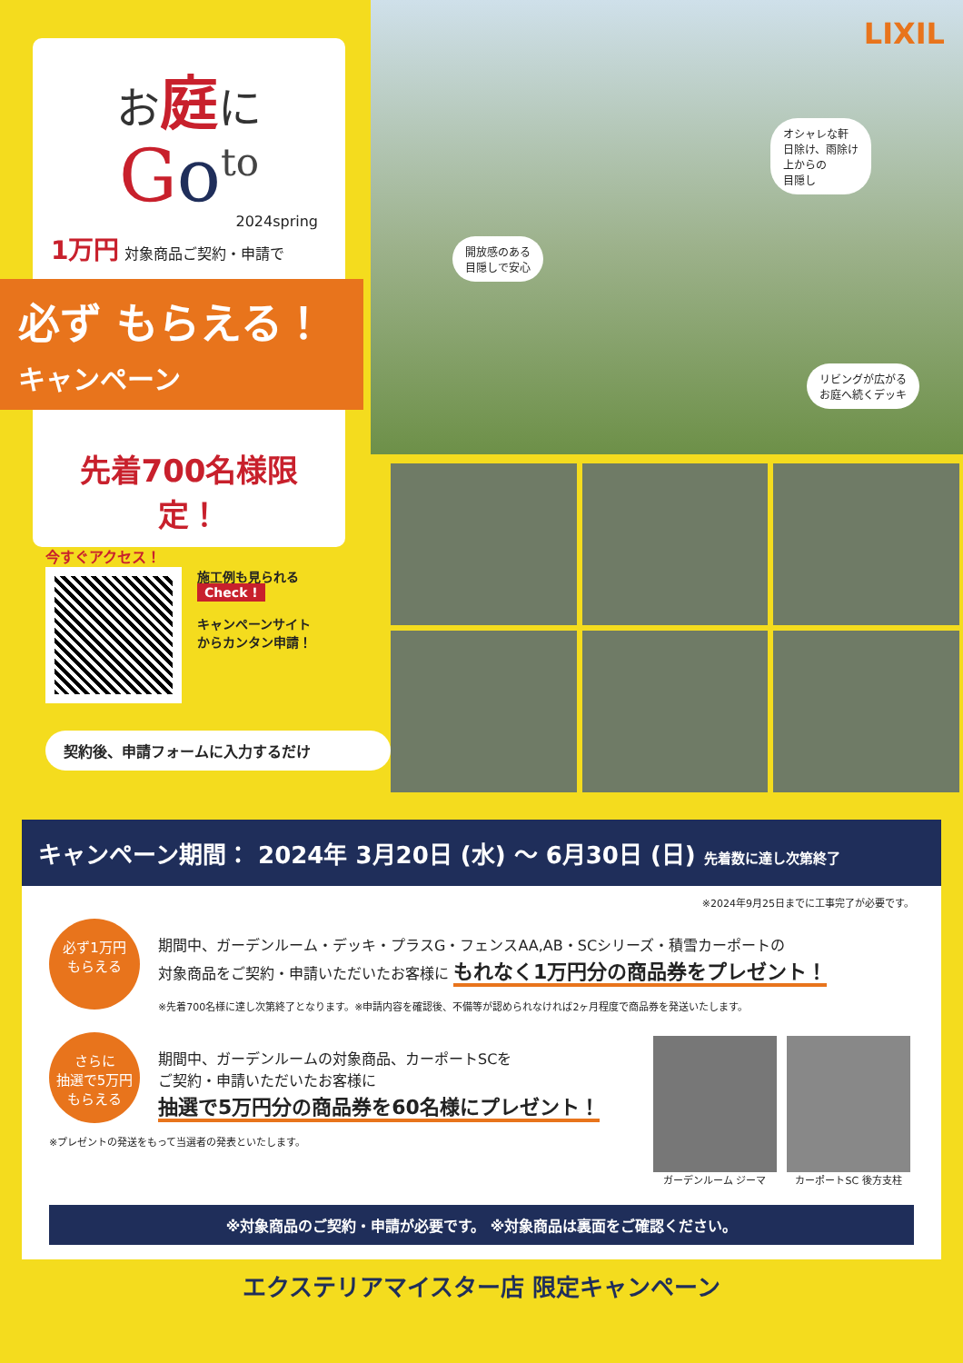お庭に
Go<sup>to</sup>
2024spring
1万円 対象商品ご契約・申請で
必ず もらえる！
キャンペーン
先着700名様限定！
LIXIL
オシャレな軒
日除け、雨除け
上からの
目隠し
開放感のある
目隠しで安心
リビングが広がる
お庭へ続くデッキ
今すぐアクセス！
施工例も見られる
Check !
キャンペーンサイト
からカンタン申請！
契約後、申請フォームに入力するだけ
キャンペーン期間： 2024年 3月20日 (水) 〜 6月30日 (日) 先着数に達し次第終了
※2024年9月25日までに工事完了が必要です。
必ず1万円
もらえる
期間中、ガーデンルーム・デッキ・プラスG・フェンスAA,AB・SCシリーズ・積雪カーポートの
対象商品をご契約・申請いただいたお客様に もれなく1万円分の商品券をプレゼント！
※先着700名様に達し次第終了となります。※申請内容を確認後、不備等が認められなければ2ヶ月程度で商品券を発送いたします。
さらに
抽選で5万円
もらえる
ガーデンルーム ジーマ カーポートSC 後方支柱
期間中、ガーデンルームの対象商品、カーポートSCを
ご契約・申請いただいたお客様に
抽選で5万円分の商品券を60名様にプレゼント！
※プレゼントの発送をもって当選者の発表といたします。
※対象商品のご契約・申請が必要です。 ※対象商品は裏面をご確認ください。
エクステリアマイスター店 限定キャンペーン